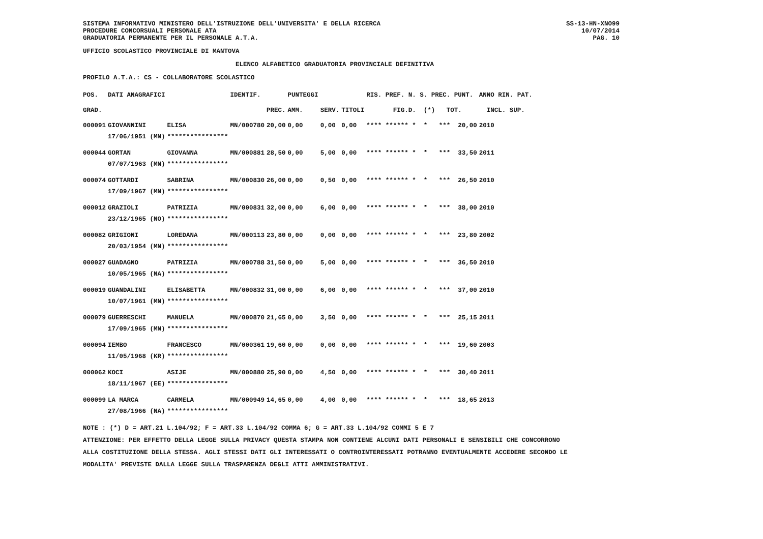SS-13-HN-XNO99
10/07/2014
PAG. 10
SISTEMA INFORMATIVO MINISTERO DELL'ISTRUZIONE DELL'UNIVERSITA' E DELLA RICERCA
PROCEDURE CONCORSUALI PERSONALE ATA
GRADUATORIA PERMANENTE PER IL PERSONALE A.T.A.
UFFICIO SCOLASTICO PROVINCIALE DI MANTOVA
ELENCO ALFABETICO GRADUATORIA PROVINCIALE DEFINITIVA
PROFILO A.T.A.: CS - COLLABORATORE SCOLASTICO
| POS. | DATI ANAGRAFICI | | IDENTIF. | | PUNTEGGI | | | RIS. PREF. N. S. PREC. PUNT. | ANNO RIN. PAT. |
| --- | --- | --- | --- | --- | --- | --- | --- | --- | --- |
| GRAD. | | | | PREC. | AMM. | SERV. | TITOLI | FIG.D. (*) TOT. | INCL. SUP. |
| 000091 | GIOVANNINI | ELISA | MN/000780 | 20,00 | 0,00 | 0,00 | 0,00 | **** ****** * * *** 20,00 | 2010 |
| | 17/06/1951 (MN) | **************** | | | | | | | |
| 000044 | GORTAN | GIOVANNA | MN/000881 | 28,50 | 0,00 | 5,00 | 0,00 | **** ****** * * *** 33,50 | 2011 |
| | 07/07/1963 (MN) | **************** | | | | | | | |
| 000074 | GOTTARDI | SABRINA | MN/000830 | 26,00 | 0,00 | 0,50 | 0,00 | **** ****** * * *** 26,50 | 2010 |
| | 17/09/1967 (MN) | **************** | | | | | | | |
| 000012 | GRAZIOLI | PATRIZIA | MN/000831 | 32,00 | 0,00 | 6,00 | 0,00 | **** ****** * * *** 38,00 | 2010 |
| | 23/12/1965 (NO) | **************** | | | | | | | |
| 000082 | GRIGIONI | LOREDANA | MN/000113 | 23,80 | 0,00 | 0,00 | 0,00 | **** ****** * * *** 23,80 | 2002 |
| | 20/03/1954 (MN) | **************** | | | | | | | |
| 000027 | GUADAGNO | PATRIZIA | MN/000788 | 31,50 | 0,00 | 5,00 | 0,00 | **** ****** * * *** 36,50 | 2010 |
| | 10/05/1965 (NA) | **************** | | | | | | | |
| 000019 | GUANDALINI | ELISABETTA | MN/000832 | 31,00 | 0,00 | 6,00 | 0,00 | **** ****** * * *** 37,00 | 2010 |
| | 10/07/1961 (MN) | **************** | | | | | | | |
| 000079 | GUERRESCHI | MANUELA | MN/000870 | 21,65 | 0,00 | 3,50 | 0,00 | **** ****** * * *** 25,15 | 2011 |
| | 17/09/1965 (MN) | **************** | | | | | | | |
| 000094 | IEMBO | FRANCESCO | MN/000361 | 19,60 | 0,00 | 0,00 | 0,00 | **** ****** * * *** 19,60 | 2003 |
| | 11/05/1968 (KR) | **************** | | | | | | | |
| 000062 | KOCI | ASIJE | MN/000880 | 25,90 | 0,00 | 4,50 | 0,00 | **** ****** * * *** 30,40 | 2011 |
| | 18/11/1967 (EE) | **************** | | | | | | | |
| 000099 | LA MARCA | CARMELA | MN/000949 | 14,65 | 0,00 | 4,00 | 0,00 | **** ****** * * *** 18,65 | 2013 |
| | 27/08/1966 (NA) | **************** | | | | | | | |
NOTE : (*) D = ART.21 L.104/92; F = ART.33 L.104/92 COMMA 6; G = ART.33 L.104/92 COMMI 5 E 7
ATTENZIONE: PER EFFETTO DELLA LEGGE SULLA PRIVACY QUESTA STAMPA NON CONTIENE ALCUNI DATI PERSONALI E SENSIBILI CHE CONCORRONO
ALLA COSTITUZIONE DELLA STESSA. AGLI STESSI DATI GLI INTERESSATI O CONTROINTERESSATI POTRANNO EVENTUALMENTE ACCEDERE SECONDO LE
MODALITA' PREVISTE DALLA LEGGE SULLA TRASPARENZA DEGLI ATTI AMMINISTRATIVI.